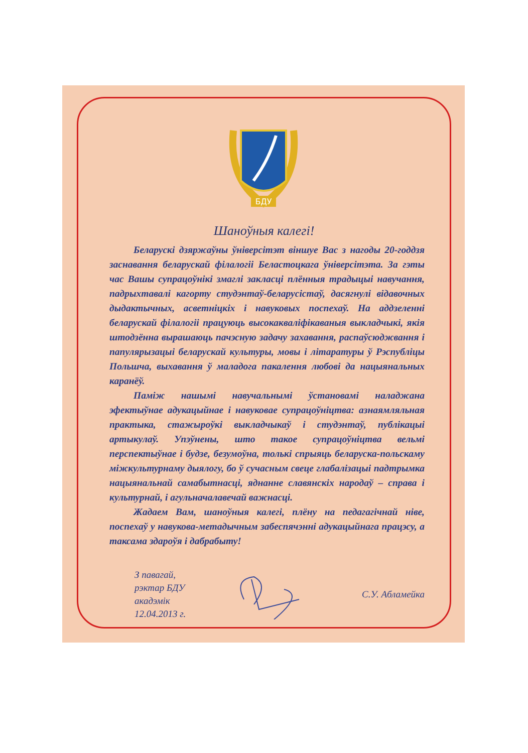БДУ
Шаноўныя калегі!
Беларускі дзяржаўны ўніверсітэт віншуе Вас з нагоды 20-годдзя заснавання беларускай філалогіі Беластоцкага ўніверсітэта. За гэты час Вашы супрацоўнікі змаглі закласці плённыя традыцыі навучання, падрыхтавалі кагорту студэнтаў-беларусістаў, дасягнулі відавочных дыдактычных, асветніцкіх і навуковых поспехаў. На аддзеленні беларускай філалогіі працуюць высокакваліфікаваныя выкладчыкі, якія штодзённа вырашаюць пачэсную задачу захавання, распаўсюджвання і папулярызацыі беларускай культуры, мовы і літаратуры ў Рэспубліцы Польшча, выхавання ў маладога пакалення любові да нацыянальных каранёў.
Паміж нашымі навучальнымі ўстановамі наладжана эфектыўнае адукацыйнае і навуковае супрацоўніцтва: азнаямляльная практыка, стажыроўкі выкладчыкаў і студэнтаў, публікацыі артыкулаў. Упэўнены, што такое супрацоўніцтва вельмі перспектыўнае і будзе, безумоўна, толькі спрыяць беларуска-польскаму міжкультурнаму дыялогу, бо ў сучасным свеце глабалізацыі падтрымка нацыянальнай самабытнасці, яднанне славянскіх народаў – справа і культурнай, і агульначалавечай важнасці.
Жадаем Вам, шаноўныя калегі, плёну на педагагічнай ніве, поспехаў у навукова-метадычным забеспячэнні адукацыйнага працэсу, а таксама здароўя і дабрабыту!
З павагай,
рэктар БДУ
акадэмік
12.04.2013 г.
С.У. Абламейка